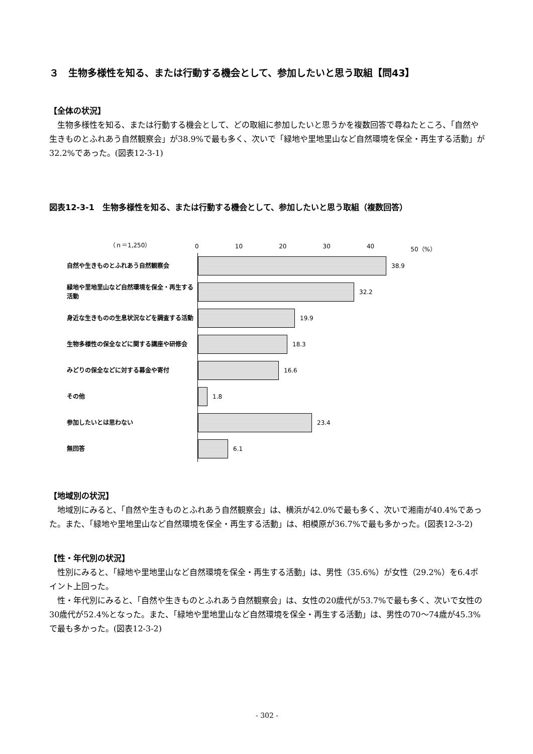３　生物多様性を知る、または行動する機会として、参加したいと思う取組【問43】
【全体の状況】
生物多様性を知る、または行動する機会として、どの取組に参加したいと思うかを複数回答で尋ねたところ、「自然や生きものとふれあう自然観察会」が38.9%で最も多く、次いで「緑地や里地里山など自然環境を保全・再生する活動」が32.2%であった。(図表12-3-1)
図表12-3-1　生物多様性を知る、または行動する機会として、参加したいと思う取組（複数回答）
（ｎ＝1,250）
0 10 20 30 40 50（%）
自然や生きものとふれあう自然観察会
38.9
緑地や里地里山など自然環境を保全・再生する活動
32.2
身近な生きものの生息状況などを調査する活動
19.9
生物多様性の保全などに関する講座や研修会
18.3
みどりの保全などに対する募金や寄付
16.6
その他
1.8
参加したいとは思わない
23.4
無回答
6.1
【地域別の状況】
地域別にみると、「自然や生きものとふれあう自然観察会」は、横浜が42.0%で最も多く、次いで湘南が40.4%であった。また、「緑地や里地里山など自然環境を保全・再生する活動」は、相模原が36.7%で最も多かった。(図表12-3-2)
【性・年代別の状況】
性別にみると、「緑地や里地里山など自然環境を保全・再生する活動」は、男性（35.6%）が女性（29.2%）を6.4ポイント上回った。
性・年代別にみると、「自然や生きものとふれあう自然観察会」は、女性の20歳代が53.7%で最も多く、次いで女性の30歳代が52.4%となった。また、「緑地や里地里山など自然環境を保全・再生する活動」は、男性の70～74歳が45.3%で最も多かった。(図表12-3-2)
- 302 -